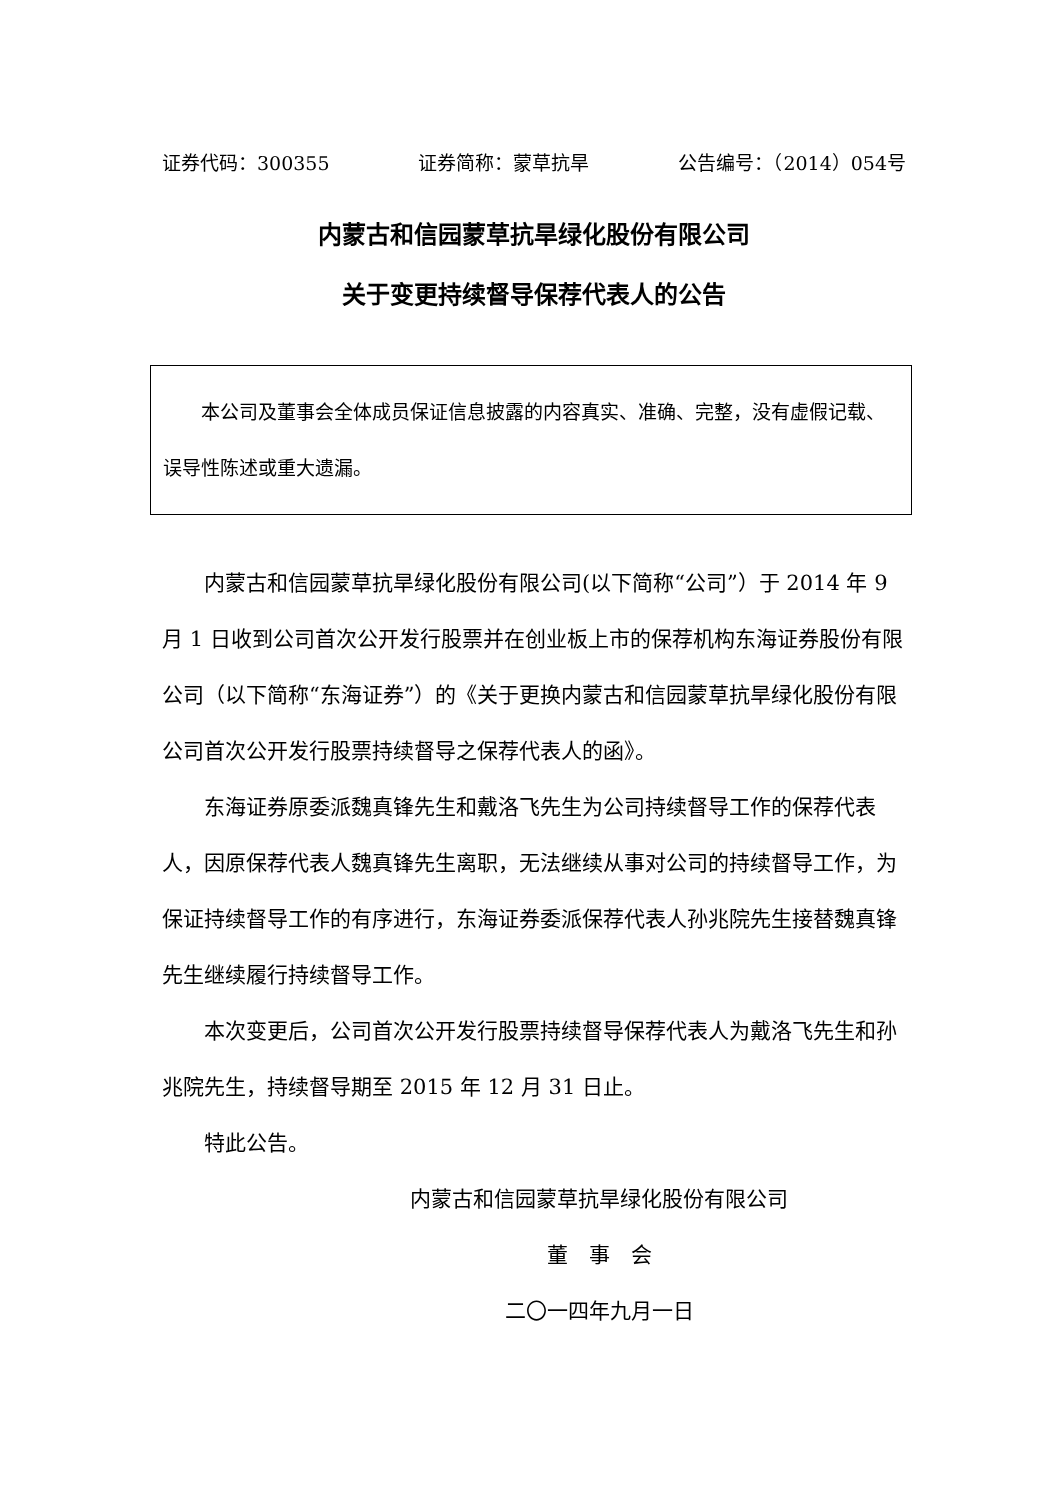证券代码：300355 证券简称：蒙草抗旱 公告编号：（2014）054号
内蒙古和信园蒙草抗旱绿化股份有限公司
关于变更持续督导保荐代表人的公告
本公司及董事会全体成员保证信息披露的内容真实、准确、完整，没有虚假记载、误导性陈述或重大遗漏。
内蒙古和信园蒙草抗旱绿化股份有限公司(以下简称“公司”）于 2014 年 9 月 1 日收到公司首次公开发行股票并在创业板上市的保荐机构东海证券股份有限公司（以下简称“东海证券”）的《关于更换内蒙古和信园蒙草抗旱绿化股份有限公司首次公开发行股票持续督导之保荐代表人的函》。
东海证券原委派魏真锋先生和戴洛飞先生为公司持续督导工作的保荐代表人，因原保荐代表人魏真锋先生离职，无法继续从事对公司的持续督导工作，为保证持续督导工作的有序进行，东海证券委派保荐代表人孙兆院先生接替魏真锋先生继续履行持续督导工作。
本次变更后，公司首次公开发行股票持续督导保荐代表人为戴洛飞先生和孙兆院先生，持续督导期至 2015 年 12 月 31 日止。
特此公告。
内蒙古和信园蒙草抗旱绿化股份有限公司
董　事　会
二〇一四年九月一日